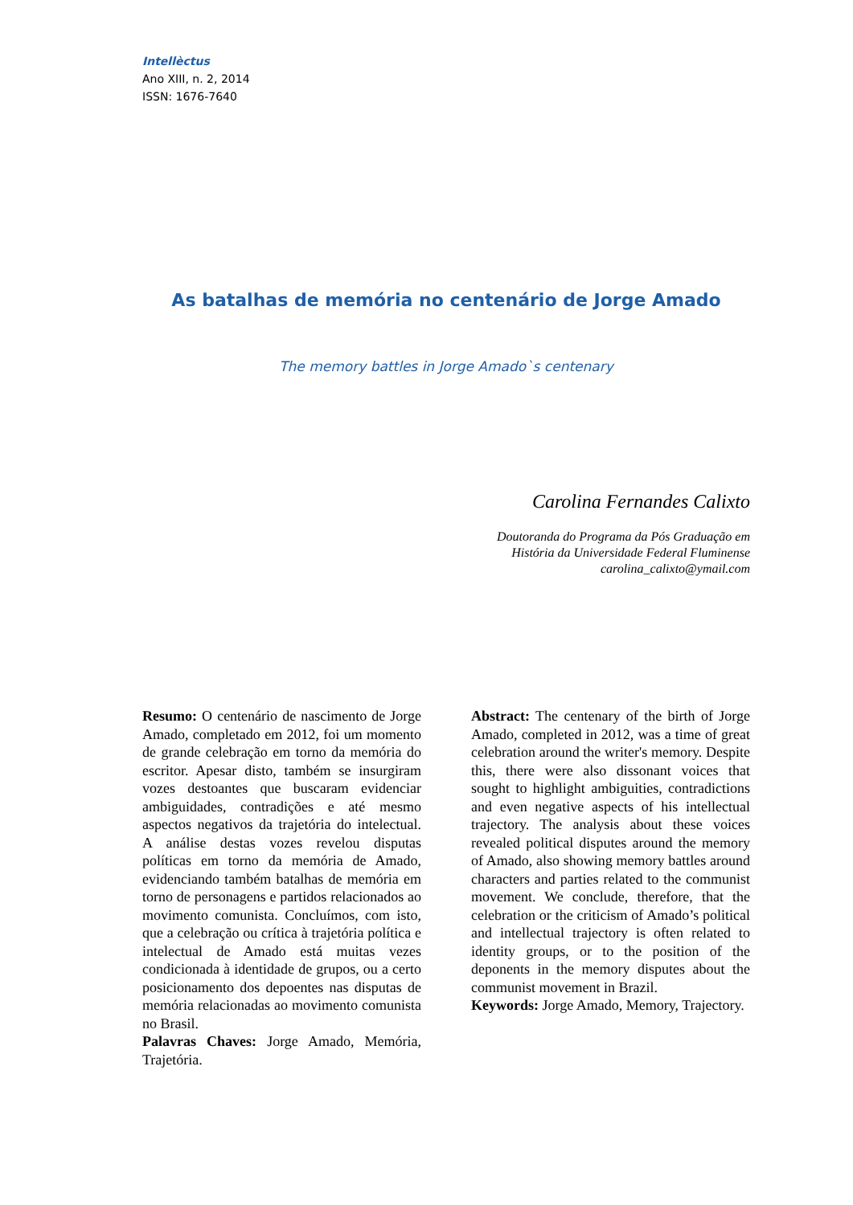Intellèctus
Ano XIII, n. 2, 2014
ISSN: 1676-7640
As batalhas de memória no centenário de Jorge Amado
The memory battles in Jorge Amado`s centenary
Carolina Fernandes Calixto
Doutoranda do Programa da Pós Graduação em
História da Universidade Federal Fluminense
carolina_calixto@ymail.com
Resumo: O centenário de nascimento de Jorge Amado, completado em 2012, foi um momento de grande celebração em torno da memória do escritor. Apesar disto, também se insurgiram vozes destoantes que buscaram evidenciar ambiguidades, contradições e até mesmo aspectos negativos da trajetória do intelectual. A análise destas vozes revelou disputas políticas em torno da memória de Amado, evidenciando também batalhas de memória em torno de personagens e partidos relacionados ao movimento comunista. Concluímos, com isto, que a celebração ou crítica à trajetória política e intelectual de Amado está muitas vezes condicionada à identidade de grupos, ou a certo posicionamento dos depoentes nas disputas de memória relacionadas ao movimento comunista no Brasil.
Palavras Chaves: Jorge Amado, Memória, Trajetória.
Abstract: The centenary of the birth of Jorge Amado, completed in 2012, was a time of great celebration around the writer's memory. Despite this, there were also dissonant voices that sought to highlight ambiguities, contradictions and even negative aspects of his intellectual trajectory. The analysis about these voices revealed political disputes around the memory of Amado, also showing memory battles around characters and parties related to the communist movement. We conclude, therefore, that the celebration or the criticism of Amado’s political and intellectual trajectory is often related to identity groups, or to the position of the deponents in the memory disputes about the communist movement in Brazil.
Keywords: Jorge Amado, Memory, Trajectory.